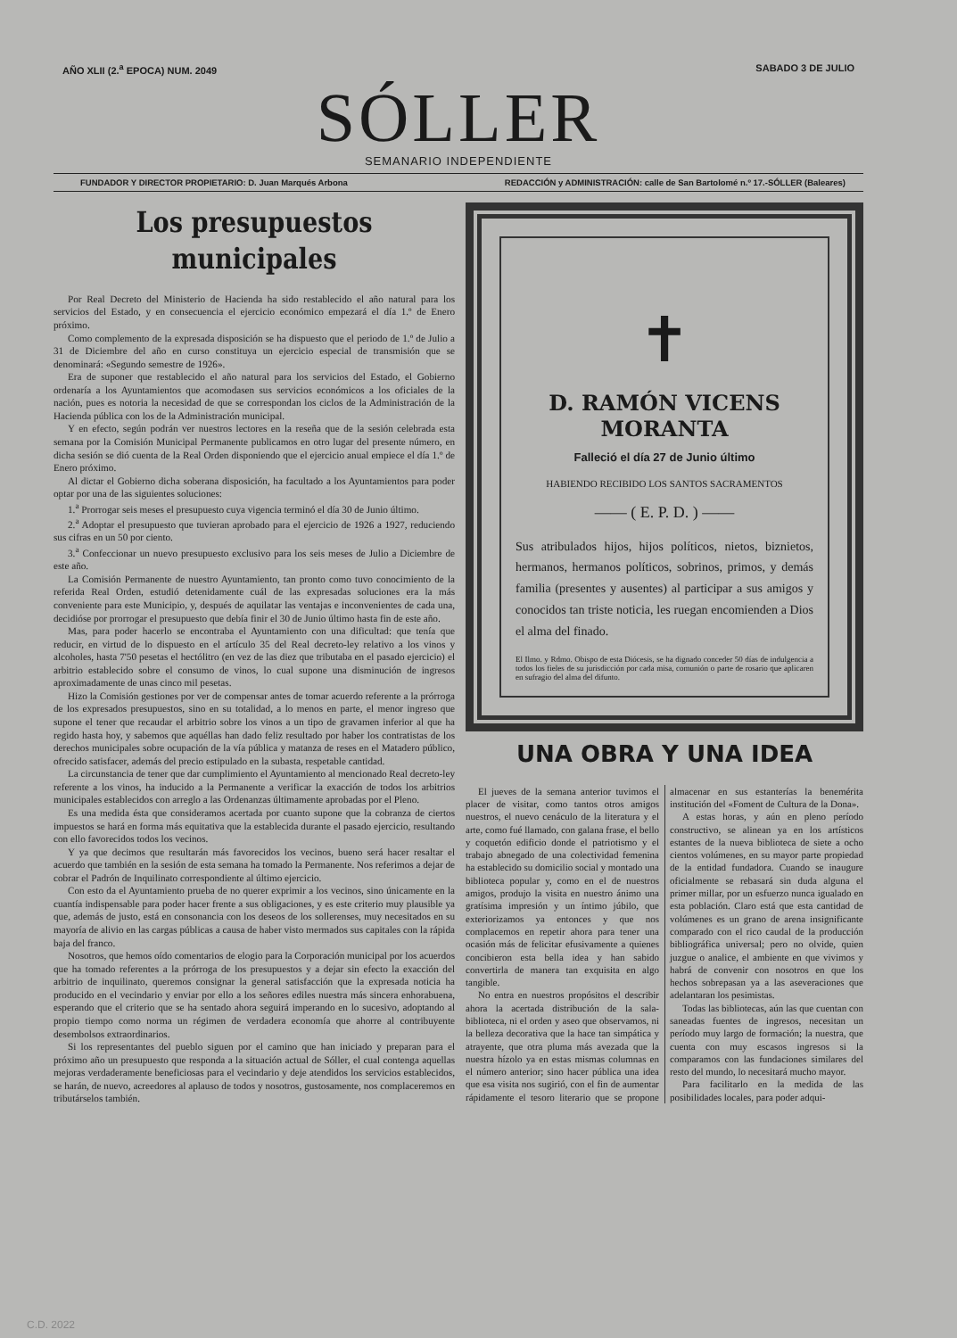AÑO XLII (2.<sup>a</sup> EPOCA) NUM. 2049 SABADO 3 DE JULIO
SÓLLER
SEMANARIO INDEPENDIENTE
FUNDADOR Y DIRECTOR PROPIETARIO: D. Juan Marqués Arbona REDACCIÓN y ADMINISTRACIÓN: calle de San Bartolomé n.º 17.-SÓLLER (Baleares)
Los presupuestos municipales
Por Real Decreto del Ministerio de Hacienda ha sido restablecido el año natural para los servicios del Estado, y en consecuencia el ejercicio económico empezará el día 1.º de Enero próximo.
Como complemento de la expresada disposición se ha dispuesto que el periodo de 1.º de Julio a 31 de Diciembre del año en curso constituya un ejercicio especial de transmisión que se denominará: «Segundo semestre de 1926».
Era de suponer que restablecido el año natural para los servicios del Estado, el Gobierno ordenaría a los Ayuntamientos que acomodasen sus servicios económicos a los oficiales de la nación, pues es notoria la necesidad de que se correspondan los ciclos de la Administración de la Hacienda pública con los de la Administración municipal.
Y en efecto, según podrán ver nuestros lectores en la reseña que de la sesión celebrada esta semana por la Comisión Municipal Permanente publicamos en otro lugar del presente número, en dicha sesión se dió cuenta de la Real Orden disponiendo que el ejercicio anual empiece el día 1.º de Enero próximo.
Al dictar el Gobierno dicha soberana disposición, ha facultado a los Ayuntamientos para poder optar por una de las siguientes soluciones:
1.<sup>a</sup> Prorrogar seis meses el presupuesto cuya vigencia terminó el día 30 de Junio último.
2.<sup>a</sup> Adoptar el presupuesto que tuvieran aprobado para el ejercicio de 1926 a 1927, reduciendo sus cifras en un 50 por ciento.
3.<sup>a</sup> Confeccionar un nuevo presupuesto exclusivo para los seis meses de Julio a Diciembre de este año.
La Comisión Permanente de nuestro Ayuntamiento, tan pronto como tuvo conocimiento de la referida Real Orden, estudió detenidamente cuál de las expresadas soluciones era la más conveniente para este Municipio, y, después de aquilatar las ventajas e inconvenientes de cada una, decidióse por prorrogar el presupuesto que debía finir el 30 de Junio último hasta fin de este año.
Mas, para poder hacerlo se encontraba el Ayuntamiento con una dificultad: que tenía que reducir, en virtud de lo dispuesto en el artículo 35 del Real decreto-ley relativo a los vinos y alcoholes, hasta 7'50 pesetas el hectólitro (en vez de las diez que tributaba en el pasado ejercicio) el arbitrio establecido sobre el consumo de vinos, lo cual supone una disminución de ingresos aproximadamente de unas cinco mil pesetas.
Hizo la Comisión gestiones por ver de compensar antes de tomar acuerdo referente a la prórroga de los expresados presupuestos, sino en su totalidad, a lo menos en parte, el menor ingreso que supone el tener que recaudar el arbitrio sobre los vinos a un tipo de gravamen inferior al que ha regido hasta hoy, y sabemos que aquéllas han dado feliz resultado por haber los contratistas de los derechos municipales sobre ocupación de la vía pública y matanza de reses en el Matadero público, ofrecido satisfacer, además del precio estipulado en la subasta, respetable cantidad.
La circunstancia de tener que dar cumplimiento el Ayuntamiento al mencionado Real decreto-ley referente a los vinos, ha inducido a la Permanente a verificar la exacción de todos los arbitrios municipales establecidos con arreglo a las Ordenanzas últimamente aprobadas por el Pleno.
Es una medida ésta que consideramos acertada por cuanto supone que la cobranza de ciertos impuestos se hará en forma más equitativa que la establecida durante el pasado ejercicio, resultando con ello favorecidos todos los vecinos.
Y ya que decimos que resultarán más favorecidos los vecinos, bueno será hacer resaltar el acuerdo que también en la sesión de esta semana ha tomado la Permanente. Nos referimos a dejar de cobrar el Padrón de Inquilinato correspondiente al último ejercicio.
Con esto da el Ayuntamiento prueba de no querer exprimir a los vecinos, sino únicamente en la cuantía indispensable para poder hacer frente a sus obligaciones, y es este criterio muy plausible ya que, además de justo, está en consonancia con los deseos de los sollerenses, muy necesitados en su mayoría de alivio en las cargas públicas a causa de haber visto mermados sus capitales con la rápida baja del franco.
Nosotros, que hemos oído comentarios de elogio para la Corporación municipal por los acuerdos que ha tomado referentes a la prórroga de los presupuestos y a dejar sin efecto la exacción del arbitrio de inquilinato, queremos consignar la general satisfacción que la expresada noticia ha producido en el vecindario y enviar por ello a los señores ediles nuestra más sincera enhorabuena, esperando que el criterio que se ha sentado ahora seguirá imperando en lo sucesivo, adoptando al propio tiempo como norma un régimen de verdadera economía que ahorre al contribuyente desembolsos extraordinarios.
Si los representantes del pueblo siguen por el camino que han iniciado y preparan para el próximo año un presupuesto que responda a la situación actual de Sóller, el cual contenga aquellas mejoras verdaderamente beneficiosas para el vecindario y deje atendidos los servicios establecidos, se harán, de nuevo, acreedores al aplauso de todos y nosotros, gustosamente, nos complaceremos en tributárselos también.
✝
D. RAMÓN VICENS MORANTA
Falleció el día 27 de Junio último
HABIENDO RECIBIDO LOS SANTOS SACRAMENTOS
—— ( E. P. D. ) ——
Sus atribulados hijos, hijos políticos, nietos, biznietos, hermanos, hermanos políticos, sobrinos, primos, y demás familia (presentes y ausentes) al participar a sus amigos y conocidos tan triste noticia, les ruegan encomienden a Dios el alma del finado.
El Ilmo. y Rdmo. Obispo de esta Diócesis, se ha dignado conceder 50 días de indulgencia a todos los fieles de su jurisdicción por cada misa, comunión o parte de rosario que aplicaren en sufragio del alma del difunto.
UNA OBRA Y UNA IDEA
El jueves de la semana anterior tuvimos el placer de visitar, como tantos otros amigos nuestros, el nuevo cenáculo de la literatura y el arte, como fué llamado, con galana frase, el bello y coquetón edificio donde el patriotismo y el trabajo abnegado de una colectividad femenina ha establecido su domicilio social y montado una biblioteca popular y, como en el de nuestros amigos, produjo la visita en nuestro ánimo una gratísima impresión y un íntimo júbilo, que exteriorizamos ya entonces y que nos complacemos en repetir ahora para tener una ocasión más de felicitar efusivamente a quienes concibieron esta bella idea y han sabido convertirla de manera tan exquisita en algo tangible.
No entra en nuestros propósitos el describir ahora la acertada distribución de la sala-biblioteca, ni el orden y aseo que observamos, ni la belleza decorativa que la hace tan simpática y atrayente, que otra pluma más avezada que la nuestra hízolo ya en estas mismas columnas en el número anterior; sino hacer pública una idea que esa visita nos sugirió, con el fin de aumentar rápidamente el tesoro literario que se propone almacenar en sus estanterías la benemérita institución del «Foment de Cultura de la Dona».
A estas horas, y aún en pleno período constructivo, se alinean ya en los artísticos estantes de la nueva biblioteca de siete a ocho cientos volúmenes, en su mayor parte propiedad de la entidad fundadora. Cuando se inaugure oficialmente se rebasará sin duda alguna el primer millar, por un esfuerzo nunca igualado en esta población. Claro está que esta cantidad de volúmenes es un grano de arena insignificante comparado con el rico caudal de la producción bibliográfica universal; pero no olvide, quien juzgue o analice, el ambiente en que vivimos y habrá de convenir con nosotros en que los hechos sobrepasan ya a las aseveraciones que adelantaran los pesimistas.
Todas las bibliotecas, aún las que cuentan con saneadas fuentes de ingresos, necesitan un período muy largo de formación; la nuestra, que cuenta con muy escasos ingresos si la comparamos con las fundaciones similares del resto del mundo, lo necesitará mucho mayor.
Para facilitarlo en la medida de las posibilidades locales, para poder adqui-
C.D. 2022